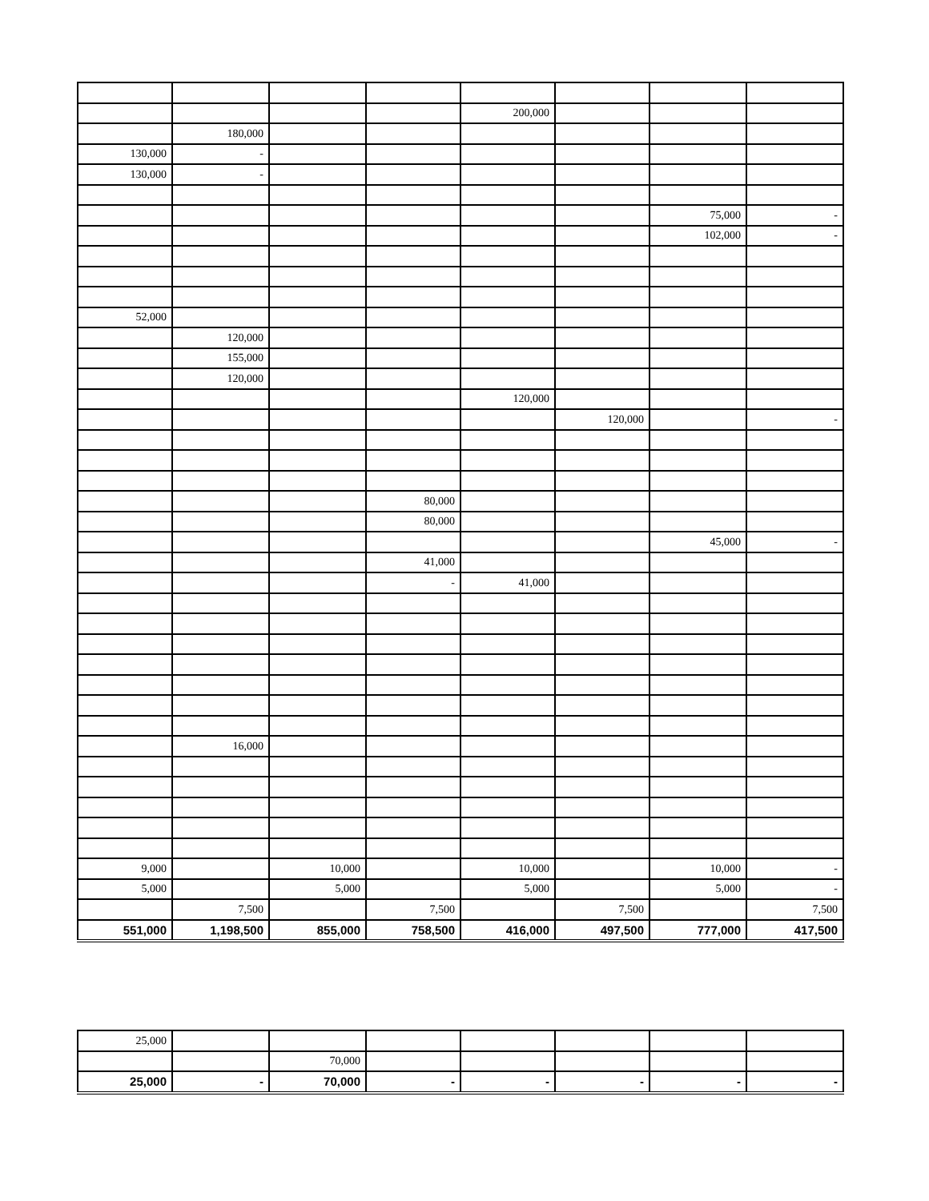| | | | | 200,000 | | | |
| | 180,000 | | | | | | |
| 130,000 | - | | | | | | |
| 130,000 | - | | | | | | |
| | | | | | | 75,000 | - |
| | | | | | | 102,000 | - |
| 52,000 | | | | | | | |
| | 120,000 | | | | | | |
| | 155,000 | | | | | | |
| | 120,000 | | | | | | |
| | | | | 120,000 | | | |
| | | | | | 120,000 | | - |
| | | | 80,000 | | | | |
| | | | 80,000 | | | | |
| | | | | | | 45,000 | - |
| | | | 41,000 | | | | |
| | | | - | 41,000 | | | |
| | 16,000 | | | | | | |
| 9,000 | | 10,000 | | 10,000 | | 10,000 | - |
| 5,000 | | 5,000 | | 5,000 | | 5,000 | - |
| | 7,500 | | 7,500 | | 7,500 | | 7,500 |
| 551,000 | 1,198,500 | 855,000 | 758,500 | 416,000 | 497,500 | 777,000 | 417,500 |
| 25,000 | | | | | | | |
| | | 70,000 | | | | | |
| 25,000 | - | 70,000 | - | - | - | - | - |